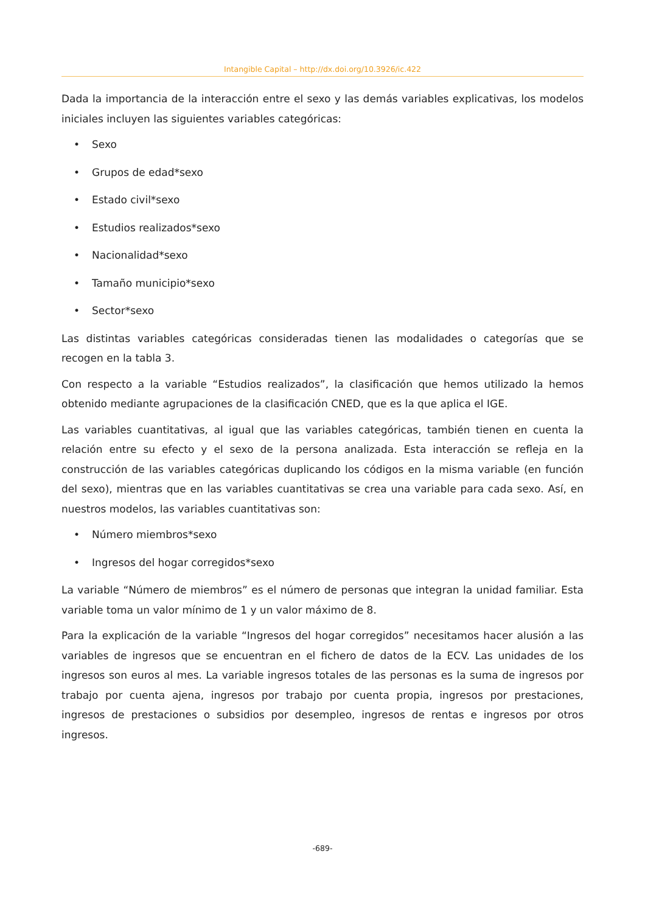Intangible Capital – http://dx.doi.org/10.3926/ic.422
Dada la importancia de la interacción entre el sexo y las demás variables explicativas, los modelos iniciales incluyen las siguientes variables categóricas:
• Sexo
• Grupos de edad*sexo
• Estado civil*sexo
• Estudios realizados*sexo
• Nacionalidad*sexo
• Tamaño municipio*sexo
• Sector*sexo
Las distintas variables categóricas consideradas tienen las modalidades o categorías que se recogen en la tabla 3.
Con respecto a la variable “Estudios realizados”, la clasificación que hemos utilizado la hemos obtenido mediante agrupaciones de la clasificación CNED, que es la que aplica el IGE.
Las variables cuantitativas, al igual que las variables categóricas, también tienen en cuenta la relación entre su efecto y el sexo de la persona analizada. Esta interacción se refleja en la construcción de las variables categóricas duplicando los códigos en la misma variable (en función del sexo), mientras que en las variables cuantitativas se crea una variable para cada sexo. Así, en nuestros modelos, las variables cuantitativas son:
• Número miembros*sexo
• Ingresos del hogar corregidos*sexo
La variable “Número de miembros” es el número de personas que integran la unidad familiar. Esta variable toma un valor mínimo de 1 y un valor máximo de 8.
Para la explicación de la variable “Ingresos del hogar corregidos” necesitamos hacer alusión a las variables de ingresos que se encuentran en el fichero de datos de la ECV. Las unidades de los ingresos son euros al mes. La variable ingresos totales de las personas es la suma de ingresos por trabajo por cuenta ajena, ingresos por trabajo por cuenta propia, ingresos por prestaciones, ingresos de prestaciones o subsidios por desempleo, ingresos de rentas e ingresos por otros ingresos.
-689-